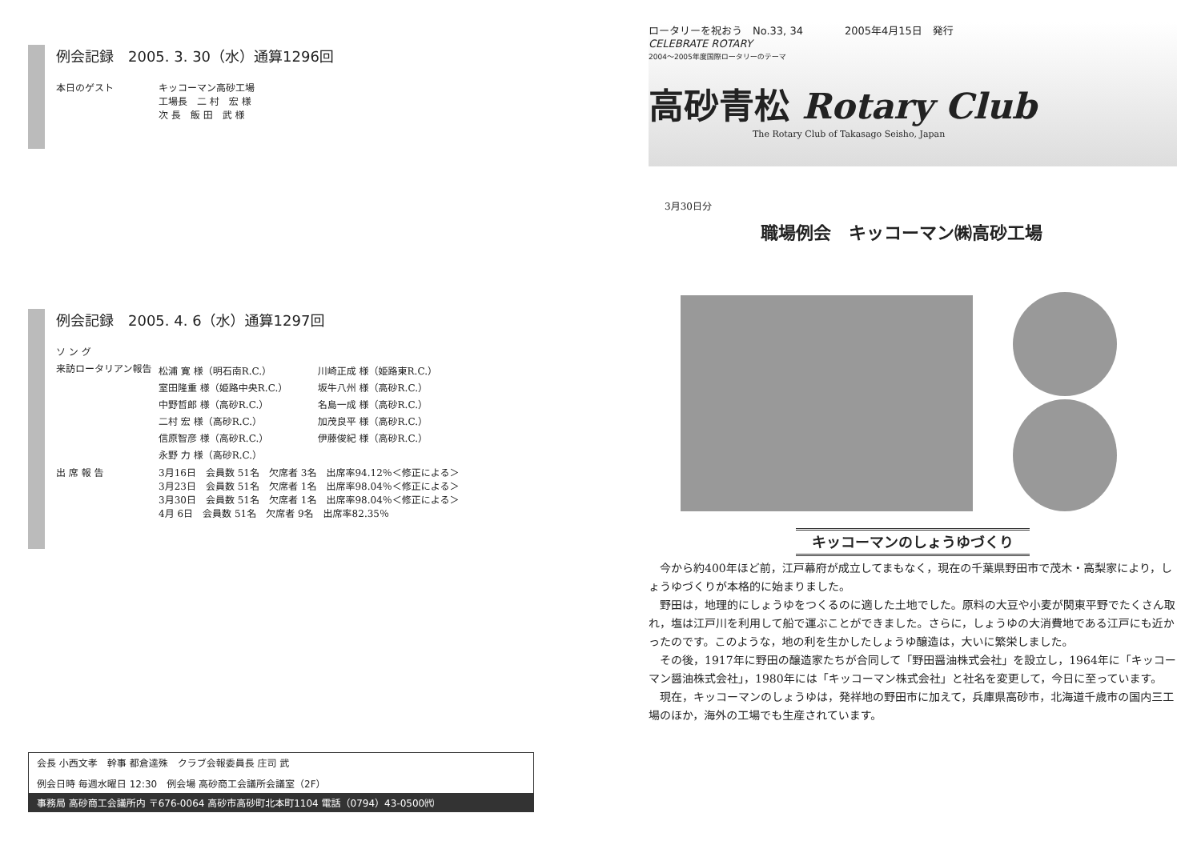例会記録　2005. 3. 30（水）通算1296回
| 本日のゲスト | キッコーマン高砂工場 工場長 二 村 宏 様 次 長 飯 田 武 様 |
例会記録　2005. 4. 6（水）通算1297回
| ソ ン グ | | |
| 来訪ロータリアン報告 | 松浦 寛 様（明石南R.C.） 室田隆重 様（姫路中央R.C.） 中野哲郎 様（高砂R.C.） 二村 宏 様（高砂R.C.） 信原智彦 様（高砂R.C.） 永野 力 様（高砂R.C.） | 川崎正成 様（姫路東R.C.） 坂牛八州 様（高砂R.C.） 名島一成 様（高砂R.C.） 加茂良平 様（高砂R.C.） 伊藤俊紀 様（高砂R.C.） |
| 出 席 報 告 | 3月16日 会員数 51名 欠席者 3名 出席率94.12％＜修正による＞ 3月23日 会員数 51名 欠席者 1名 出席率98.04％＜修正による＞ 3月30日 会員数 51名 欠席者 1名 出席率98.04％＜修正による＞ 4月 6日 会員数 51名 欠席者 9名 出席率82.35％ | |
会長 小西文孝　幹事 都倉達殊　クラブ会報委員長 庄司 武
例会日時 毎週水曜日 12:30　例会場 高砂商工会議所会議室（2F）
事務局 高砂商工会議所内 〒676-0064 高砂市高砂町北本町1104 電話（0794）43-0500㈹
ロータリーを祝おう　No.33, 34　　　　2005年4月15日　発行
CELEBRATE ROTARY
2004～2005年度国際ロータリーのテーマ
高砂青松 Rotary Club
The Rotary Club of Takasago Seisho, Japan
3月30日分
職場例会　キッコーマン㈱高砂工場
キッコーマンのしょうゆづくり
今から約400年ほど前，江戸幕府が成立してまもなく，現在の千葉県野田市で茂木・高梨家により，しょうゆづくりが本格的に始まりました。
野田は，地理的にしょうゆをつくるのに適した土地でした。原料の大豆や小麦が関東平野でたくさん取れ，塩は江戸川を利用して船で運ぶことができました。さらに，しょうゆの大消費地である江戸にも近かったのです。このような，地の利を生かしたしょうゆ醸造は，大いに繁栄しました。
その後，1917年に野田の醸造家たちが合同して「野田醤油株式会社」を設立し，1964年に「キッコーマン醤油株式会社」，1980年には「キッコーマン株式会社」と社名を変更して，今日に至っています。
現在，キッコーマンのしょうゆは，発祥地の野田市に加えて，兵庫県高砂市，北海道千歳市の国内三工場のほか，海外の工場でも生産されています。